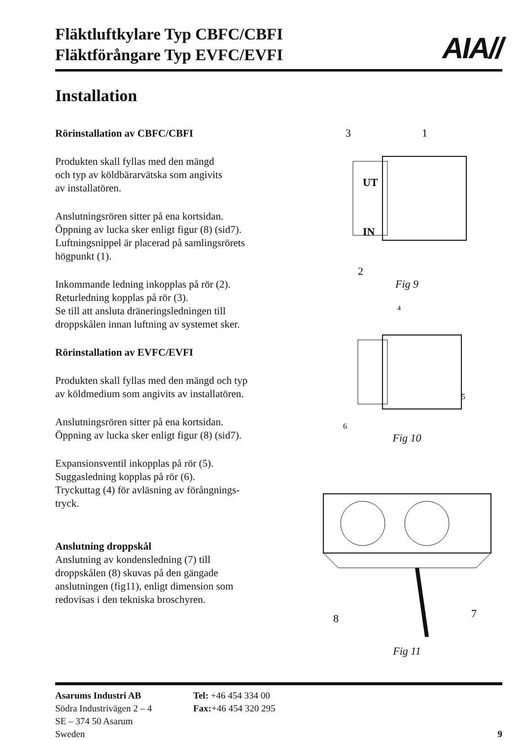Fläktluftkylare Typ CBFC/CBFI
Fläktförångare Typ EVFC/EVFI
AIA//
Installation
Rörinstallation av CBFC/CBFI
Produkten skall fyllas med den mängd
och typ av köldbärarvätska som angivits
av installatören.
Anslutningsrören sitter på ena kortsidan.
Öppning av lucka sker enligt figur (8) (sid7).
Luftningsnippel är placerad på samlingsrörets
högpunkt (1).
Inkommande ledning inkopplas på rör (2).
Returledning kopplas på rör (3).
Se till att ansluta dräneringsledningen till
droppskålen innan luftning av systemet sker.
Rörinstallation av EVFC/EVFI
Produkten skall fyllas med den mängd och typ
av köldmedium som angivits av installatören.
Anslutningsrören sitter på ena kortsidan.
Öppning av lucka sker enligt figur (8) (sid7).
Expansionsventil inkopplas på rör (5).
Suggasledning kopplas på rör (6).
Tryckuttag (4) för avläsning av förångnings-
tryck.
Anslutning droppskål
Anslutning av kondensledning (7) till
droppskålen (8) skuvas på den gängade
anslutningen (fig11), enligt dimension som
redovisas i den tekniska broschyren.
3
1
UT
IN
2
Fig 9
4
5
6
Fig 10
8
7
Fig 11
Asarums Industri AB
Södra Industrivägen 2 – 4
SE – 374 50 Asarum
Sweden
Tel: +46 454 334 00
Fax:+46 454 320 295
9